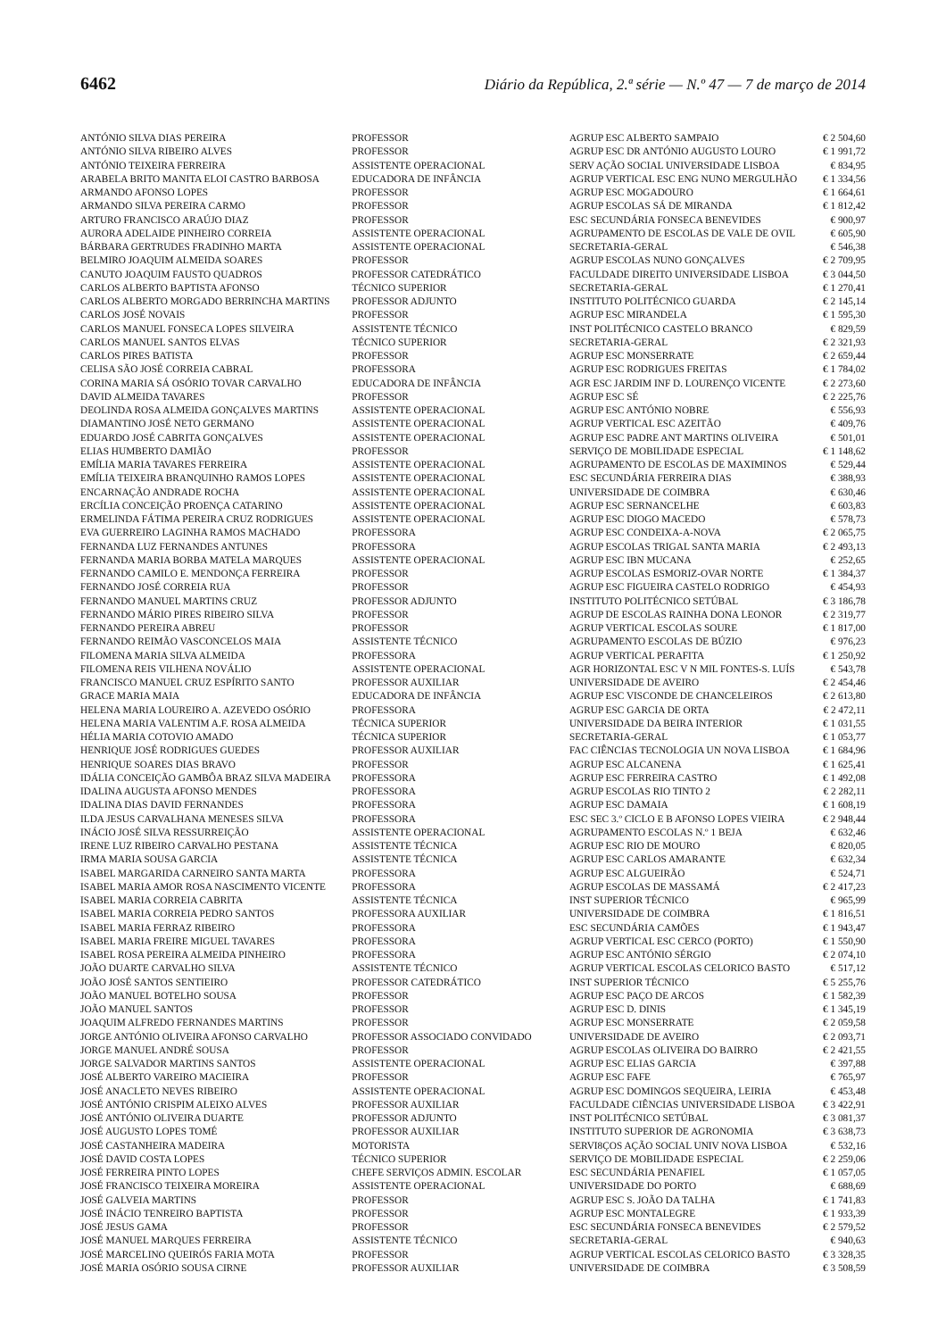6462 Diário da República, 2.ª série — N.º 47 — 7 de março de 2014
| ANTÓNIO SILVA DIAS PEREIRA | PROFESSOR | AGRUP ESC ALBERTO SAMPAIO | € 2 504,60 |
| ANTÓNIO SILVA RIBEIRO ALVES | PROFESSOR | AGRUP ESC DR ANTÓNIO AUGUSTO LOURO | € 1 991,72 |
| ANTÓNIO TEIXEIRA FERREIRA | ASSISTENTE OPERACIONAL | SERV AÇÃO SOCIAL UNIVERSIDADE LISBOA | € 834,95 |
| ARABELA BRITO MANITA ELOI CASTRO BARBOSA | EDUCADORA DE INFÂNCIA | AGRUP VERTICAL ESC ENG NUNO MERGULHÃO | € 1 334,56 |
| ARMANDO AFONSO LOPES | PROFESSOR | AGRUP ESC MOGADOURO | € 1 664,61 |
| ARMANDO SILVA PEREIRA CARMO | PROFESSOR | AGRUP ESCOLAS SÁ DE MIRANDA | € 1 812,42 |
| ARTURO FRANCISCO ARAÚJO DIAZ | PROFESSOR | ESC SECUNDÁRIA FONSECA BENEVIDES | € 900,97 |
| AURORA ADELAIDE PINHEIRO CORREIA | ASSISTENTE OPERACIONAL | AGRUPAMENTO DE ESCOLAS DE VALE DE OVIL | € 605,90 |
| BÁRBARA GERTRUDES FRADINHO MARTA | ASSISTENTE OPERACIONAL | SECRETARIA-GERAL | € 546,38 |
| BELMIRO JOAQUIM ALMEIDA SOARES | PROFESSOR | AGRUP ESCOLAS NUNO GONÇALVES | € 2 709,95 |
| CANUTO JOAQUIM FAUSTO QUADROS | PROFESSOR CATEDRÁTICO | FACULDADE DIREITO UNIVERSIDADE LISBOA | € 3 044,50 |
| CARLOS ALBERTO BAPTISTA AFONSO | TÉCNICO SUPERIOR | SECRETARIA-GERAL | € 1 270,41 |
| CARLOS ALBERTO MORGADO BERRINCHA MARTINS | PROFESSOR ADJUNTO | INSTITUTO POLITÉCNICO GUARDA | € 2 145,14 |
| CARLOS JOSÉ NOVAIS | PROFESSOR | AGRUP ESC MIRANDELA | € 1 595,30 |
| CARLOS MANUEL FONSECA LOPES SILVEIRA | ASSISTENTE TÉCNICO | INST POLITÉCNICO CASTELO BRANCO | € 829,59 |
| CARLOS MANUEL SANTOS ELVAS | TÉCNICO SUPERIOR | SECRETARIA-GERAL | € 2 321,93 |
| CARLOS PIRES BATISTA | PROFESSOR | AGRUP ESC MONSERRATE | € 2 659,44 |
| CELISA SÃO JOSÉ CORREIA CABRAL | PROFESSORA | AGRUP ESC RODRIGUES FREITAS | € 1 784,02 |
| CORINA MARIA SÁ OSÓRIO TOVAR CARVALHO | EDUCADORA DE INFÂNCIA | AGR ESC JARDIM INF D. LOURENÇO VICENTE | € 2 273,60 |
| DAVID ALMEIDA TAVARES | PROFESSOR | AGRUP ESC SÉ | € 2 225,76 |
| DEOLINDA ROSA ALMEIDA GONÇALVES MARTINS | ASSISTENTE OPERACIONAL | AGRUP ESC ANTÓNIO NOBRE | € 556,93 |
| DIAMANTINO JOSÉ NETO GERMANO | ASSISTENTE OPERACIONAL | AGRUP VERTICAL ESC AZEITÃO | € 409,76 |
| EDUARDO JOSÉ CABRITA GONÇALVES | ASSISTENTE OPERACIONAL | AGRUP ESC PADRE ANT MARTINS OLIVEIRA | € 501,01 |
| ELIAS HUMBERTO DAMIÃO | PROFESSOR | SERVIÇO DE MOBILIDADE ESPECIAL | € 1 148,62 |
| EMÍLIA MARIA TAVARES FERREIRA | ASSISTENTE OPERACIONAL | AGRUPAMENTO DE ESCOLAS DE MAXIMINOS | € 529,44 |
| EMÍLIA TEIXEIRA BRANQUINHO RAMOS LOPES | ASSISTENTE OPERACIONAL | ESC SECUNDÁRIA FERREIRA DIAS | € 388,93 |
| ENCARNAÇÃO ANDRADE ROCHA | ASSISTENTE OPERACIONAL | UNIVERSIDADE DE COIMBRA | € 630,46 |
| ERCÍLIA CONCEIÇÃO PROENÇA CATARINO | ASSISTENTE OPERACIONAL | AGRUP ESC SERNANCELHE | € 603,83 |
| ERMELINDA FÁTIMA PEREIRA CRUZ RODRIGUES | ASSISTENTE OPERACIONAL | AGRUP ESC DIOGO MACEDO | € 578,73 |
| EVA GUERREIRO LAGINHA RAMOS MACHADO | PROFESSORA | AGRUP ESC CONDEIXA-A-NOVA | € 2 065,75 |
| FERNANDA LUZ FERNANDES ANTUNES | PROFESSORA | AGRUP ESCOLAS TRIGAL SANTA MARIA | € 2 493,13 |
| FERNANDA MARIA BORBA MATELA MARQUES | ASSISTENTE OPERACIONAL | AGRUP ESC IBN MUCANA | € 252,65 |
| FERNANDO CAMILO E. MENDONÇA FERREIRA | PROFESSOR | AGRUP ESCOLAS ESMORIZ-OVAR NORTE | € 1 384,37 |
| FERNANDO JOSÉ CORREIA RUA | PROFESSOR | AGRUP ESC FIGUEIRA CASTELO RODRIGO | € 454,93 |
| FERNANDO MANUEL MARTINS CRUZ | PROFESSOR ADJUNTO | INSTITUTO POLITÉCNICO SETÚBAL | € 3 186,78 |
| FERNANDO MÁRIO PIRES RIBEIRO SILVA | PROFESSOR | AGRUP DE ESCOLAS RAINHA DONA LEONOR | € 2 319,77 |
| FERNANDO PEREIRA ABREU | PROFESSOR | AGRUP VERTICAL ESCOLAS SOURE | € 1 817,00 |
| FERNANDO REIMÃO VASCONCELOS MAIA | ASSISTENTE TÉCNICO | AGRUPAMENTO ESCOLAS DE BÚZIO | € 976,23 |
| FILOMENA MARIA SILVA ALMEIDA | PROFESSORA | AGRUP VERTICAL PERAFITA | € 1 250,92 |
| FILOMENA REIS VILHENA NOVÁLIO | ASSISTENTE OPERACIONAL | AGR HORIZONTAL ESC V N MIL FONTES-S. LUÍS | € 543,78 |
| FRANCISCO MANUEL CRUZ ESPÍRITO SANTO | PROFESSOR AUXILIAR | UNIVERSIDADE DE AVEIRO | € 2 454,46 |
| GRACE MARIA MAIA | EDUCADORA DE INFÂNCIA | AGRUP ESC VISCONDE DE CHANCELEIROS | € 2 613,80 |
| HELENA MARIA LOUREIRO A. AZEVEDO OSÓRIO | PROFESSORA | AGRUP ESC GARCIA DE ORTA | € 2 472,11 |
| HELENA MARIA VALENTIM A.F. ROSA ALMEIDA | TÉCNICA SUPERIOR | UNIVERSIDADE DA BEIRA INTERIOR | € 1 031,55 |
| HÉLIA MARIA COTOVIO AMADO | TÉCNICA SUPERIOR | SECRETARIA-GERAL | € 1 053,77 |
| HENRIQUE JOSÉ RODRIGUES GUEDES | PROFESSOR AUXILIAR | FAC CIÊNCIAS TECNOLOGIA UN NOVA LISBOA | € 1 684,96 |
| HENRIQUE SOARES DIAS BRAVO | PROFESSOR | AGRUP ESC ALCANENA | € 1 625,41 |
| IDÁLIA CONCEIÇÃO GAMBÔA BRAZ SILVA MADEIRA | PROFESSORA | AGRUP ESC FERREIRA CASTRO | € 1 492,08 |
| IDALINA AUGUSTA AFONSO MENDES | PROFESSORA | AGRUP ESCOLAS RIO TINTO 2 | € 2 282,11 |
| IDALINA DIAS DAVID FERNANDES | PROFESSORA | AGRUP ESC DAMAIA | € 1 608,19 |
| ILDA JESUS CARVALHANA MENESES SILVA | PROFESSORA | ESC SEC 3.º CICLO E B AFONSO LOPES VIEIRA | € 2 948,44 |
| INÁCIO JOSÉ SILVA RESSURREIÇÃO | ASSISTENTE OPERACIONAL | AGRUPAMENTO ESCOLAS N.º 1 BEJA | € 632,46 |
| IRENE LUZ RIBEIRO CARVALHO PESTANA | ASSISTENTE TÉCNICA | AGRUP ESC RIO DE MOURO | € 820,05 |
| IRMA MARIA SOUSA GARCIA | ASSISTENTE TÉCNICA | AGRUP ESC CARLOS AMARANTE | € 632,34 |
| ISABEL MARGARIDA CARNEIRO SANTA MARTA | PROFESSORA | AGRUP ESC ALGUEIRÃO | € 524,71 |
| ISABEL MARIA AMOR ROSA NASCIMENTO VICENTE | PROFESSORA | AGRUP ESCOLAS DE MASSAMÁ | € 2 417,23 |
| ISABEL MARIA CORREIA CABRITA | ASSISTENTE TÉCNICA | INST SUPERIOR TÉCNICO | € 965,99 |
| ISABEL MARIA CORREIA PEDRO SANTOS | PROFESSORA AUXILIAR | UNIVERSIDADE DE COIMBRA | € 1 816,51 |
| ISABEL MARIA FERRAZ RIBEIRO | PROFESSORA | ESC SECUNDÁRIA CAMÕES | € 1 943,47 |
| ISABEL MARIA FREIRE MIGUEL TAVARES | PROFESSORA | AGRUP VERTICAL ESC CERCO (PORTO) | € 1 550,90 |
| ISABEL ROSA PEREIRA ALMEIDA PINHEIRO | PROFESSORA | AGRUP ESC ANTÓNIO SÉRGIO | € 2 074,10 |
| JOÃO DUARTE CARVALHO SILVA | ASSISTENTE TÉCNICO | AGRUP VERTICAL ESCOLAS CELORICO BASTO | € 517,12 |
| JOÃO JOSÉ SANTOS SENTIEIRO | PROFESSOR CATEDRÁTICO | INST SUPERIOR TÉCNICO | € 5 255,76 |
| JOÃO MANUEL BOTELHO SOUSA | PROFESSOR | AGRUP ESC PAÇO DE ARCOS | € 1 582,39 |
| JOÃO MANUEL SANTOS | PROFESSOR | AGRUP ESC D. DINIS | € 1 345,19 |
| JOAQUIM ALFREDO FERNANDES MARTINS | PROFESSOR | AGRUP ESC MONSERRATE | € 2 059,58 |
| JORGE ANTÓNIO OLIVEIRA AFONSO CARVALHO | PROFESSOR ASSOCIADO CONVIDADO | UNIVERSIDADE DE AVEIRO | € 2 093,71 |
| JORGE MANUEL ANDRÉ SOUSA | PROFESSOR | AGRUP ESCOLAS OLIVEIRA DO BAIRRO | € 2 421,55 |
| JORGE SALVADOR MARTINS SANTOS | ASSISTENTE OPERACIONAL | AGRUP ESC ELIAS GARCIA | € 397,88 |
| JOSÉ ALBERTO VAREIRO MACIEIRA | PROFESSOR | AGRUP ESC FAFE | € 765,97 |
| JOSÉ ANACLETO NEVES RIBEIRO | ASSISTENTE OPERACIONAL | AGRUP ESC DOMINGOS SEQUEIRA, LEIRIA | € 453,48 |
| JOSÉ ANTÓNIO CRISPIM ALEIXO ALVES | PROFESSOR AUXILIAR | FACULDADE CIÊNCIAS UNIVERSIDADE LISBOA | € 3 422,91 |
| JOSÉ ANTÓNIO OLIVEIRA DUARTE | PROFESSOR ADJUNTO | INST POLITÉCNICO SETÚBAL | € 3 081,37 |
| JOSÉ AUGUSTO LOPES TOMÉ | PROFESSOR AUXILIAR | INSTITUTO SUPERIOR DE AGRONOMIA | € 3 638,73 |
| JOSÉ CASTANHEIRA MADEIRA | MOTORISTA | SERVI8ÇOS AÇÃO SOCIAL UNIV NOVA LISBOA | € 532,16 |
| JOSÉ DAVID COSTA LOPES | TÉCNICO SUPERIOR | SERVIÇO DE MOBILIDADE ESPECIAL | € 2 259,06 |
| JOSÉ FERREIRA PINTO LOPES | CHEFE SERVIÇOS ADMIN. ESCOLAR | ESC SECUNDÁRIA PENAFIEL | € 1 057,05 |
| JOSÉ FRANCISCO TEIXEIRA MOREIRA | ASSISTENTE OPERACIONAL | UNIVERSIDADE DO PORTO | € 688,69 |
| JOSÉ GALVEIA MARTINS | PROFESSOR | AGRUP ESC S. JOÃO DA TALHA | € 1 741,83 |
| JOSÉ INÁCIO TENREIRO BAPTISTA | PROFESSOR | AGRUP ESC MONTALEGRE | € 1 933,39 |
| JOSÉ JESUS GAMA | PROFESSOR | ESC SECUNDÁRIA FONSECA BENEVIDES | € 2 579,52 |
| JOSÉ MANUEL MARQUES FERREIRA | ASSISTENTE TÉCNICO | SECRETARIA-GERAL | € 940,63 |
| JOSÉ MARCELINO QUEIRÓS FARIA MOTA | PROFESSOR | AGRUP VERTICAL ESCOLAS CELORICO BASTO | € 3 328,35 |
| JOSÉ MARIA OSÓRIO SOUSA CIRNE | PROFESSOR AUXILIAR | UNIVERSIDADE DE COIMBRA | € 3 508,59 |